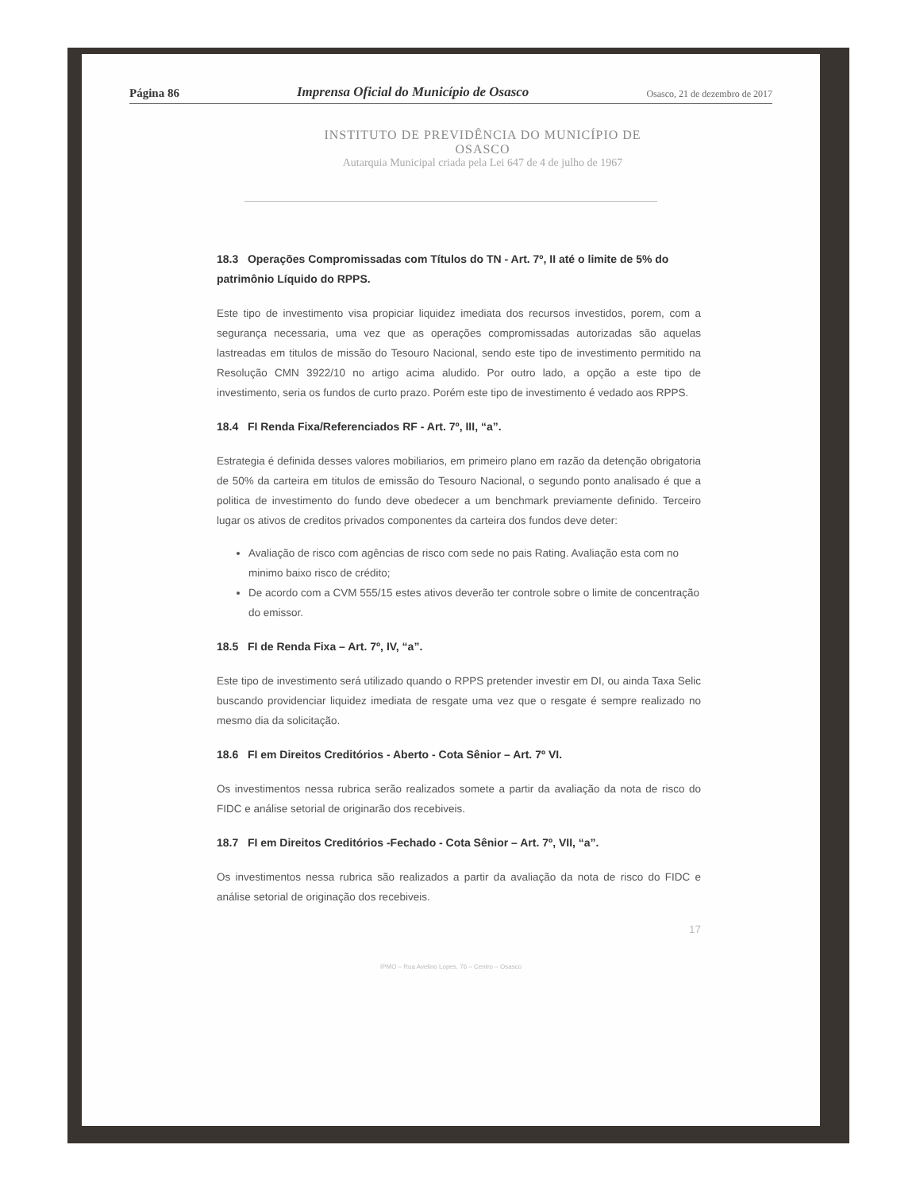Página 86 Imprensa Oficial do Município de Osasco Osasco, 21 de dezembro de 2017
INSTITUTO DE PREVIDÊNCIA DO MUNICÍPIO DE
OSASCO
Autarquia Municipal criada pela Lei 647 de 4 de julho de 1967
18.3 Operações Compromissadas com Títulos do TN - Art. 7º, II até o limite de 5% do patrimônio Líquido do RPPS.
Este tipo de investimento visa propiciar liquidez imediata dos recursos investidos, porem, com a segurança necessaria, uma vez que as operações compromissadas autorizadas são aquelas lastreadas em titulos de missão do Tesouro Nacional, sendo este tipo de investimento permitido na Resolução CMN 3922/10 no artigo acima aludido. Por outro lado, a opção a este tipo de investimento, seria os fundos de curto prazo. Porém este tipo de investimento é vedado aos RPPS.
18.4 FI Renda Fixa/Referenciados RF - Art. 7º, III, “a”.
Estrategia é definida desses valores mobiliarios, em primeiro plano em razão da detenção obrigatoria de 50% da carteira em titulos de emissão do Tesouro Nacional, o segundo ponto analisado é que a politica de investimento do fundo deve obedecer a um benchmark previamente definido. Terceiro lugar os ativos de creditos privados componentes da carteira dos fundos deve deter:
Avaliação de risco com agências de risco com sede no pais Rating. Avaliação esta com no minimo baixo risco de crédito;
De acordo com a CVM 555/15 estes ativos deverão ter controle sobre o limite de concentração do emissor.
18.5 FI de Renda Fixa – Art. 7º, IV, “a”.
Este tipo de investimento será utilizado quando o RPPS pretender investir em DI, ou ainda Taxa Selic buscando providenciar liquidez imediata de resgate uma vez que o resgate é sempre realizado no mesmo dia da solicitação.
18.6 FI em Direitos Creditórios - Aberto - Cota Sênior – Art. 7º VI.
Os investimentos nessa rubrica serão realizados somete a partir da avaliação da nota de risco do FIDC e análise setorial de originarão dos recebiveis.
18.7 FI em Direitos Creditórios -Fechado - Cota Sênior – Art. 7º, VII, “a”.
Os investimentos nessa rubrica são realizados a partir da avaliação da nota de risco do FIDC e análise setorial de originação dos recebiveis.
17
IPMO – Rua Avelino Lopes, 76 – Centro – Osasco